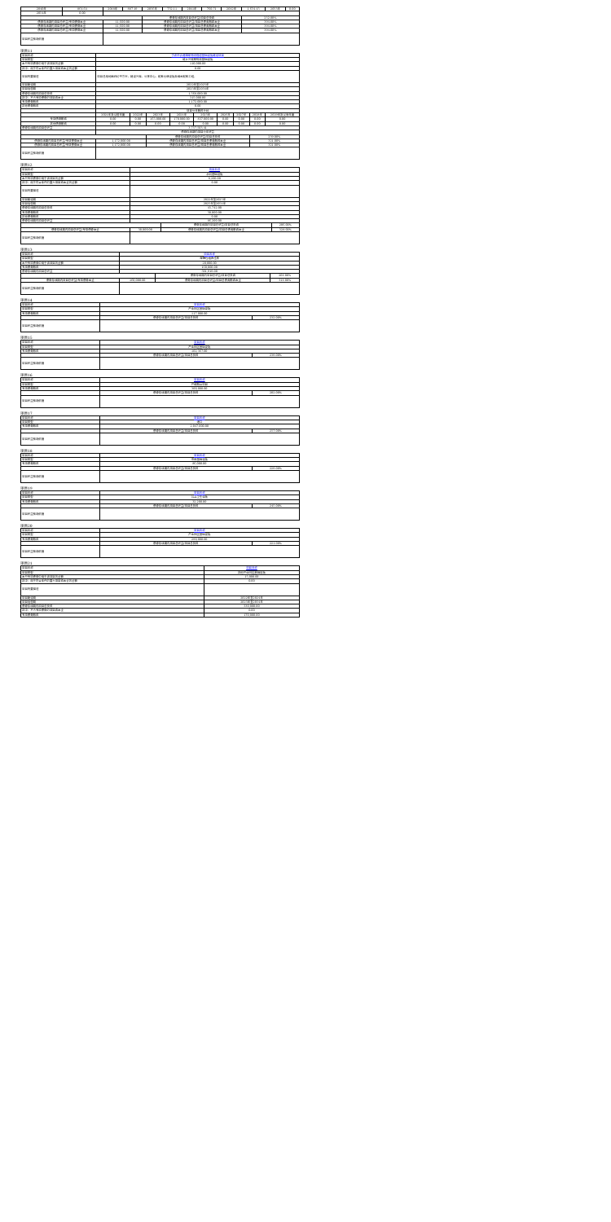| 2040年 | 864.64 | 2048年 | 887.19 | 2056年 | 732.11 | 2041年 | 760.71 | 2042年 | 1,654.45 | 2053年 | 0.00 |
| 2054年 | 0.00 | | | | | | | | | | |
| | | | | 债券存续期内项目总收益/项目总投资 | | | | | 232.00% | | |
| 债券存续期内项目总收益/专项债券本金 | | 11,600.00 | | 债券存续期内项目总收益/项目总债务融资本金 | | | | | 394.00% | | |
| 债券存续期内项目总收益/专项债券本金 | | 11,600.00 | | 债券存续期内项目总收益/项目总债务融资本金 | | | | | 394.00% | | |
| 债券存续期内项目总收益/专项债券本金 | | 11,600.00 | | 债券存续期内项目总收益/项目总债务融资本金 | | | | | 394.00% | | |
| 项目收益预测依据 | | | | | | | | | | | |
项目11
| 项目名称 | 宁波市云港国家物流枢纽基础设施建设项目 | | | | | | | | |
| 项目类型 | 城乡冷链等物流基础设施 | | | | | | | | |
| 本只专项债券中用于该项目的金额 | 110,000.00 | | | | | | | | |
| 其中：用于符合条件的重大项目资本金的金额 | 0.00 | | | | | | | | |
| 项目简要描述 | 项目总用地面积约平方米，建设冷库、分拣中心、配套仓储设施及相关配套工程。 | | | | | | | | |
| 项目建设期 | 2022年至2025年 | | | | | | | | |
| 项目运营期 | 2025年至2054年 | | | | | | | | |
| 债券存续期内项目总投资 | 1,568,000.00 | | | | | | | | |
| 其中：不含专项债券的项目资本金 | 315,000.00 | | | | | | | | |
| 专项债券融资 | 1,172,000.00 | | | | | | | | |
| 其他债券融资 | 0.00 | | | | | | | | |
| | 项目分年融资计划 | | | | | | | | |
| | 2021年及以前年度 | 2022年 | 2023年 | 2024年 | 2025年 | 2026年 | 2027年 | 2028年 | 2029年及以后年度 |
| 专项债券融资 | 0.00 | 0.00 | 165,000.00 | 170,000.00 | 837,000.00 | 0.00 | 0.00 | 0.00 | 0.00 |
| 其他债券融资 | 0.00 | 0.00 | 0.00 | 0.00 | 0.00 | 0.00 | 0.00 | 0.00 | 0.00 |
| 债券存续期内项目总收益 | 3,757,503.41 | | | | | | | | |
| | 债券存续期内项目分年收益 | | | | | | | | |
| | | | 债券存续期内项目总收益/项目总投资 | | | | | 239.00% | |
| 债券存续期内项目总收益/专项债券本金 | 1,172,000.00 | | 债券存续期内项目总收益/项目总债务融资本金 | | | | | 321.00% | |
| 债券存续期内项目总收益/专项债券本金 | 1,172,000.00 | | 债券存续期内项目总收益/项目总债务融资本金 | | | | | 321.00% | |
| 项目收益预测依据 | | | | | | | | | |
项目12
| 项目名称 | 项目名称 | | |
| 项目类型 | 水利基础设施 | | |
| 本只专项债券中用于该项目的金额 | 8,200.00 | | |
| 其中：用于符合条件的重大项目资本金的金额 | 0.00 | | |
| 项目简要描述 | | | |
| 项目建设期 | 2022年至2025年 | | |
| 项目运营期 | 2025年至2054年 | | |
| 债券存续期内项目总投资 | 45,742.00 | | |
| 专项债券融资 | 30,000.00 | | |
| 其他债券融资 | 0.00 | | |
| 债券存续期内项目总收益 | 86,200.00 | | |
| | | 债券存续期内项目总收益/项目总投资 | 206.00% |
| 债券存续期内项目总收益/专项债券本金 | 30,000.00 | 债券存续期内项目总收益/项目总债务融资本金 | 328.00% |
| 项目收益预测依据 | | | |
项目13
| 项目名称 | 项目名称 | | |
| 项目类型 | 保障性租赁住房 | | |
| 本只专项债券中用于该项目的金额 | 20,000.00 | | |
| 专项债券融资 | 160,000.00 | | |
| 债券存续期内项目总收益 | 501,919.00 | | |
| | | 债券存续期内项目总收益/项目总投资 | 204.00% |
| 债券存续期内项目总收益/专项债券本金 | 160,000.00 | 债券存续期内项目总收益/项目总债务融资本金 | 314.00% |
| 项目收益预测依据 | | | |
项目14
| 项目名称 | 项目名称 | | |
| 项目类型 | 产业园区基础设施 | | |
| 专项债券融资 | 117,000.00 | | |
| | | 债券存续期内项目总收益/项目总投资 | 232.00% |
| 项目收益预测依据 | | | |
项目15
| 项目名称 | 项目名称 | | |
| 项目类型 | 产业园区基础设施 | | |
| 专项债券融资 | 102,367.00 | | |
| | | 债券存续期内项目总收益/项目总投资 | 239.00% |
| 项目收益预测依据 | | | |
项目16
| 项目名称 | 项目名称 | | |
| 项目类型 | 产城融合项目 | | |
| 专项债券融资 | 300,000.00 | | |
| | | 债券存续期内项目总收益/项目总投资 | 202.00% |
| 项目收益预测依据 | | | |
项目17
| 项目名称 | 项目名称 | | |
| 项目类型 | 港口 | | |
| 专项债券融资 | 2,047,000.00 | | |
| | | 债券存续期内项目总收益/项目总投资 | 257.00% |
| 项目收益预测依据 | | | |
项目18
| 项目名称 | 项目名称 | | |
| 项目类型 | 市政基础设施 | | |
| 专项债券融资 | 86,000.00 | | |
| | | 债券存续期内项目总收益/项目总投资 | 229.00% |
| 项目收益预测依据 | | | |
项目19
| 项目名称 | 项目名称 | | |
| 项目类型 | 公共卫生设施 | | |
| 专项债券融资 | 32,200.00 | | |
| | | 债券存续期内项目总收益/项目总投资 | 245.00% |
| 项目收益预测依据 | | | |
项目20
| 项目名称 | 项目名称 | | |
| 项目类型 | 产业园区基础设施 | | |
| 专项债券融资 | 290,000.00 | | |
| | | 债券存续期内项目总收益/项目总投资 | 221.00% |
| 项目收益预测依据 | | | |
项目21
| 项目名称 | 项目名称 |
| 项目类型 | 其他产业园区基础设施 |
| 本只专项债券中用于该项目的金额 | 15,000.00 |
| 其中：用于符合条件的重大项目资本金的金额 | 0.00 |
| 项目简要描述 | |
| 项目建设期 | 2022年至2024年 |
| 项目运营期 | 2025年至2054年 |
| 债券存续期内项目总投资 | 330,000.00 |
| 其中：不含专项债券的项目资本金 | 0.00 |
| 专项债券融资 | 170,000.00 |